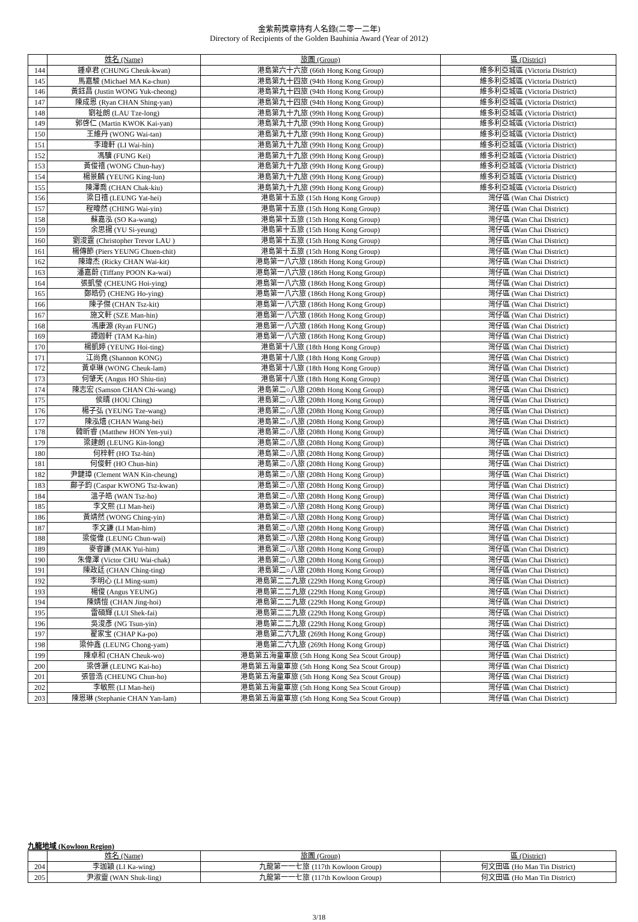金紫荊獎章持有人名錄(二零一二年)
Directory of Recipients of the Golden Bauhinia Award (Year of 2012)
| | 姓名 (Name) | 旅團 (Group) | 區 (District) |
| --- | --- | --- | --- |
| 144 | 鍾卓君 (CHUNG Cheuk-kwan) | 港島第六十六旅 (66th Hong Kong Group) | 維多利亞城區 (Victoria District) |
| 145 | 馬嘉駿 (Michael MA Ka-chun) | 港島第九十四旅 (94th Hong Kong Group) | 維多利亞城區 (Victoria District) |
| 146 | 黃鈺昌 (Justin WONG Yuk-cheong) | 港島第九十四旅 (94th Hong Kong Group) | 維多利亞城區 (Victoria District) |
| 147 | 陳成恩 (Ryan CHAN Shing-yan) | 港島第九十四旅 (94th Hong Kong Group) | 維多利亞城區 (Victoria District) |
| 148 | 劉祉朗 (LAU Tze-long) | 港島第九十九旅 (99th Hong Kong Group) | 維多利亞城區 (Victoria District) |
| 149 | 郭啓仁 (Martin KWOK Kai-yan) | 港島第九十九旅 (99th Hong Kong Group) | 維多利亞城區 (Victoria District) |
| 150 | 王維丹 (WONG Wai-tan) | 港島第九十九旅 (99th Hong Kong Group) | 維多利亞城區 (Victoria District) |
| 151 | 李瑋軒 (LI Wai-hin) | 港島第九十九旅 (99th Hong Kong Group) | 維多利亞城區 (Victoria District) |
| 152 | 馮驥 (FUNG Kei) | 港島第九十九旅 (99th Hong Kong Group) | 維多利亞城區 (Victoria District) |
| 153 | 黃俊禧 (WONG Chun-hay) | 港島第九十九旅 (99th Hong Kong Group) | 維多利亞城區 (Victoria District) |
| 154 | 楊景麟 (YEUNG King-lun) | 港島第九十九旅 (99th Hong Kong Group) | 維多利亞城區 (Victoria District) |
| 155 | 陳澤喬 (CHAN Chak-kiu) | 港島第九十九旅 (99th Hong Kong Group) | 維多利亞城區 (Victoria District) |
| 156 | 梁日禧 (LEUNG Yat-hei) | 港島第十五旅 (15th Hong Kong Group) | 灣仔區 (Wan Chai District) |
| 157 | 程暐然 (CHING Wai-yin) | 港島第十五旅 (15th Hong Kong Group) | 灣仔區 (Wan Chai District) |
| 158 | 蘇嘉泓 (SO Ka-wang) | 港島第十五旅 (15th Hong Kong Group) | 灣仔區 (Wan Chai District) |
| 159 | 余思揚 (YU Si-yeung) | 港島第十五旅 (15th Hong Kong Group) | 灣仔區 (Wan Chai District) |
| 160 | 劉浚霆 (Christopher Trevor LAU ) | 港島第十五旅 (15th Hong Kong Group) | 灣仔區 (Wan Chai District) |
| 161 | 楊傳節 (Piers YEUNG Chuen-chit) | 港島第十五旅 (15th Hong Kong Group) | 灣仔區 (Wan Chai District) |
| 162 | 陳瑋杰 (Ricky CHAN Wai-kit) | 港島第一八六旅 (186th Hong Kong Group) | 灣仔區 (Wan Chai District) |
| 163 | 潘嘉蔚 (Tiffany POON Ka-wai) | 港島第一八六旅 (186th Hong Kong Group) | 灣仔區 (Wan Chai District) |
| 164 | 張凱瑩 (CHEUNG Hoi-ying) | 港島第一八六旅 (186th Hong Kong Group) | 灣仔區 (Wan Chai District) |
| 165 | 鄭皓仍 (CHENG Ho-ying) | 港島第一八六旅 (186th Hong Kong Group) | 灣仔區 (Wan Chai District) |
| 166 | 陳子傑 (CHAN Tsz-kit) | 港島第一八六旅 (186th Hong Kong Group) | 灣仔區 (Wan Chai District) |
| 167 | 施文軒 (SZE Man-hin) | 港島第一八六旅 (186th Hong Kong Group) | 灣仔區 (Wan Chai District) |
| 168 | 馮康源 (Ryan FUNG) | 港島第一八六旅 (186th Hong Kong Group) | 灣仔區 (Wan Chai District) |
| 169 | 譚迦軒 (TAM Ka-hin) | 港島第一八六旅 (186th Hong Kong Group) | 灣仔區 (Wan Chai District) |
| 170 | 楊凱婷 (YEUNG Hoi-ting) | 港島第十八旅 (18th Hong Kong Group) | 灣仔區 (Wan Chai District) |
| 171 | 江尚堯 (Shannon KONG) | 港島第十八旅 (18th Hong Kong Group) | 灣仔區 (Wan Chai District) |
| 172 | 黃卓琳 (WONG Cheuk-lam) | 港島第十八旅 (18th Hong Kong Group) | 灣仔區 (Wan Chai District) |
| 173 | 何肇天 (Angus HO Shiu-tin) | 港島第十八旅 (18th Hong Kong Group) | 灣仔區 (Wan Chai District) |
| 174 | 陳志宏 (Samson CHAN Chi-wang) | 港島第二○八旅 (208th Hong Kong Group) | 灣仔區 (Wan Chai District) |
| 175 | 侯晴 (HOU Ching) | 港島第二○八旅 (208th Hong Kong Group) | 灣仔區 (Wan Chai District) |
| 176 | 楊子弘 (YEUNG Tze-wang) | 港島第二○八旅 (208th Hong Kong Group) | 灣仔區 (Wan Chai District) |
| 177 | 陳泓熺 (CHAN Wang-hei) | 港島第二○八旅 (208th Hong Kong Group) | 灣仔區 (Wan Chai District) |
| 178 | 韓昕睿 (Matthew HON Yen-yui) | 港島第二○八旅 (208th Hong Kong Group) | 灣仔區 (Wan Chai District) |
| 179 | 梁建朗 (LEUNG Kin-long) | 港島第二○八旅 (208th Hong Kong Group) | 灣仔區 (Wan Chai District) |
| 180 | 何梓軒 (HO Tsz-hin) | 港島第二○八旅 (208th Hong Kong Group) | 灣仔區 (Wan Chai District) |
| 181 | 何俊軒 (HO Chun-hin) | 港島第二○八旅 (208th Hong Kong Group) | 灣仔區 (Wan Chai District) |
| 182 | 尹鍵璋 (Clement WAN Kin-cheung) | 港島第二○八旅 (208th Hong Kong Group) | 灣仔區 (Wan Chai District) |
| 183 | 鄺子鈞 (Caspar KWONG Tsz-kwan) | 港島第二○八旅 (208th Hong Kong Group) | 灣仔區 (Wan Chai District) |
| 184 | 溫子皓 (WAN Tsz-ho) | 港島第二○八旅 (208th Hong Kong Group) | 灣仔區 (Wan Chai District) |
| 185 | 李文熙 (LI Man-hei) | 港島第二○八旅 (208th Hong Kong Group) | 灣仔區 (Wan Chai District) |
| 186 | 黃靖然 (WONG Ching-yin) | 港島第二○八旅 (208th Hong Kong Group) | 灣仔區 (Wan Chai District) |
| 187 | 李文謙 (LI Man-him) | 港島第二○八旅 (208th Hong Kong Group) | 灣仔區 (Wan Chai District) |
| 188 | 梁俊偉 (LEUNG Chun-wai) | 港島第二○八旅 (208th Hong Kong Group) | 灣仔區 (Wan Chai District) |
| 189 | 麥睿謙 (MAK Yui-him) | 港島第二○八旅 (208th Hong Kong Group) | 灣仔區 (Wan Chai District) |
| 190 | 朱偉澤 (Victor CHU Wai-chak) | 港島第二○八旅 (208th Hong Kong Group) | 灣仔區 (Wan Chai District) |
| 191 | 陳政廷 (CHAN Ching-ting) | 港島第二○八旅 (208th Hong Kong Group) | 灣仔區 (Wan Chai District) |
| 192 | 李明心 (LI Ming-sum) | 港島第二二九旅 (229th Hong Kong Group) | 灣仔區 (Wan Chai District) |
| 193 | 楊俊 (Angus YEUNG) | 港島第二二九旅 (229th Hong Kong Group) | 灣仔區 (Wan Chai District) |
| 194 | 陳婧愷 (CHAN Jing-hoi) | 港島第二二九旅 (229th Hong Kong Group) | 灣仔區 (Wan Chai District) |
| 195 | 雷碩輝 (LUI Shek-fai) | 港島第二二九旅 (229th Hong Kong Group) | 灣仔區 (Wan Chai District) |
| 196 | 吳浚彥 (NG Tsun-yin) | 港島第二二九旅 (229th Hong Kong Group) | 灣仔區 (Wan Chai District) |
| 197 | 翟家宝 (CHAP Ka-po) | 港島第二六九旅 (269th Hong Kong Group) | 灣仔區 (Wan Chai District) |
| 198 | 梁仲鑫 (LEUNG Chong-yam) | 港島第二六九旅 (269th Hong Kong Group) | 灣仔區 (Wan Chai District) |
| 199 | 陳卓和 (CHAN Cheuk-wo) | 港島第五海童軍旅 (5th Hong Kong Sea Scout Group) | 灣仔區 (Wan Chai District) |
| 200 | 梁啓灝 (LEUNG Kai-ho) | 港島第五海童軍旅 (5th Hong Kong Sea Scout Group) | 灣仔區 (Wan Chai District) |
| 201 | 張晉浩 (CHEUNG Chun-ho) | 港島第五海童軍旅 (5th Hong Kong Sea Scout Group) | 灣仔區 (Wan Chai District) |
| 202 | 李敏熙 (LI Man-hei) | 港島第五海童軍旅 (5th Hong Kong Sea Scout Group) | 灣仔區 (Wan Chai District) |
| 203 | 陳恩琳 (Stephanie CHAN Yan-lam) | 港島第五海童軍旅 (5th Hong Kong Sea Scout Group) | 灣仔區 (Wan Chai District) |
九龍地域 (Kowloon Region)
| | 姓名 (Name) | 旅團 (Group) | 區 (District) |
| --- | --- | --- | --- |
| 204 | 李珈穎 (LI Ka-wing) | 九龍第一一七旅 (117th Kowloon Group) | 何文田區 (Ho Man Tin District) |
| 205 | 尹淑靈 (WAN Shuk-ling) | 九龍第一一七旅 (117th Kowloon Group) | 何文田區 (Ho Man Tin District) |
3/18